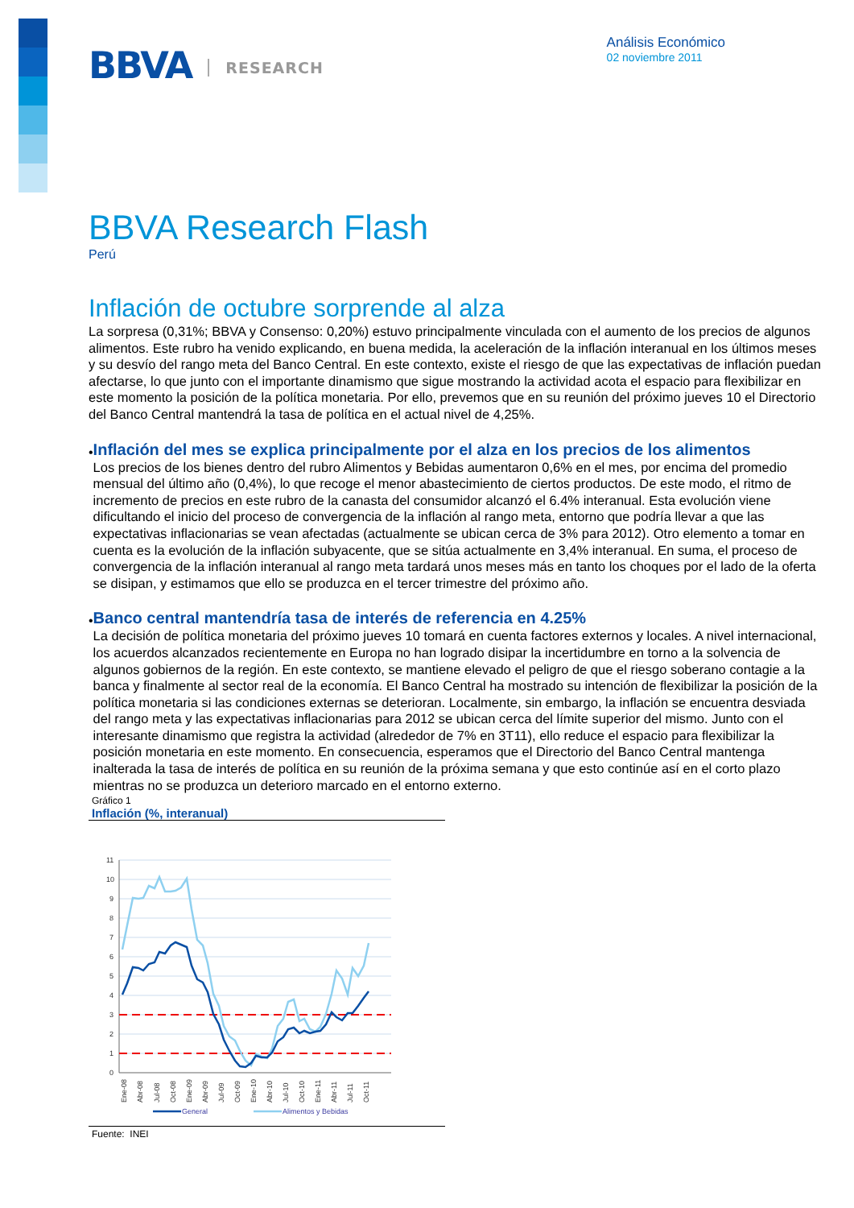BBVA RESEARCH
Análisis Económico
02 noviembre 2011
BBVA Research Flash
Perú
Inflación de octubre sorprende al alza
La sorpresa (0,31%; BBVA y Consenso: 0,20%) estuvo principalmente vinculada con el aumento de los precios de algunos alimentos. Este rubro ha venido explicando, en buena medida, la aceleración de la inflación interanual en los últimos meses y su desvío del rango meta del Banco Central. En este contexto, existe el riesgo de que las expectativas de inflación puedan afectarse, lo que junto con el importante dinamismo que sigue mostrando la actividad acota el espacio para flexibilizar en este momento la posición de la política monetaria. Por ello, prevemos que en su reunión del próximo jueves 10 el Directorio del Banco Central mantendrá la tasa de política en el actual nivel de 4,25%.
•
Inflación del mes se explica principalmente por el alza en los precios de los alimentos
Los precios de los bienes dentro del rubro Alimentos y Bebidas aumentaron 0,6% en el mes, por encima del promedio mensual del último año (0,4%), lo que recoge el menor abastecimiento de ciertos productos. De este modo, el ritmo de incremento de precios en este rubro de la canasta del consumidor alcanzó el 6.4% interanual. Esta evolución viene dificultando el inicio del proceso de convergencia de la inflación al rango meta, entorno que podría llevar a que las expectativas inflacionarias se vean afectadas (actualmente se ubican cerca de 3% para 2012). Otro elemento a tomar en cuenta es la evolución de la inflación subyacente, que se sitúa actualmente en 3,4% interanual. En suma, el proceso de convergencia de la inflación interanual al rango meta tardará unos meses más en tanto los choques por el lado de la oferta se disipan, y estimamos que ello se produzca en el tercer trimestre del próximo año.
•
Banco central mantendría tasa de interés de referencia en 4.25%
La decisión de política monetaria del próximo jueves 10 tomará en cuenta factores externos y locales. A nivel internacional, los acuerdos alcanzados recientemente en Europa no han logrado disipar la incertidumbre en torno a la solvencia de algunos gobiernos de la región. En este contexto, se mantiene elevado el peligro de que el riesgo soberano contagie a la banca y finalmente al sector real de la economía. El Banco Central ha mostrado su intención de flexibilizar la posición de la política monetaria si las condiciones externas se deterioran. Localmente, sin embargo, la inflación se encuentra desviada del rango meta y las expectativas inflacionarias para 2012 se ubican cerca del límite superior del mismo. Junto con el interesante dinamismo que registra la actividad (alrededor de 7% en 3T11), ello reduce el espacio para flexibilizar la posición monetaria en este momento. En consecuencia, esperamos que el Directorio del Banco Central mantenga inalterada la tasa de interés de política en su reunión de la próxima semana y que esto continúe así en el corto plazo mientras no se produzca un deterioro marcado en el entorno externo.
Gráfico 1
Inflación (%, interanual)
11
10
9
8
7
6
5
4
3
2
1
0
Ene-08
Abr-08
Jul-08
Oct-08
Ene-09
Abr-09
Jul-09
Oct-09
Ene-10
Abr-10
Jul-10
Oct-10
Ene-11
Abr-11
Jul-11
Oct-11
General
Alimentos y Bebidas
Fuente: INEI